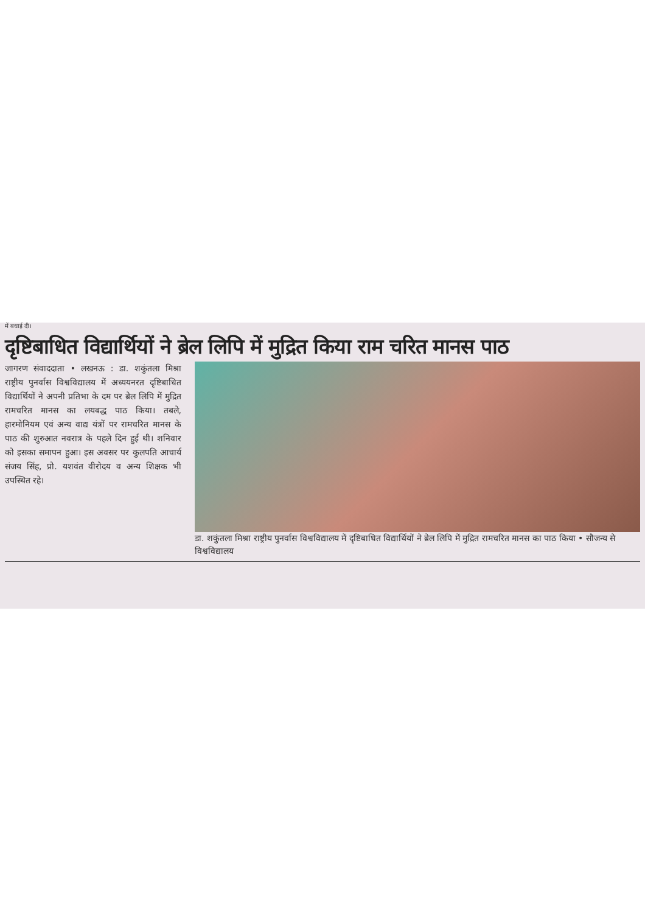में बधाई दी।
दृष्टिबाधित विद्यार्थियों ने ब्रेल लिपि में मुद्रित किया राम चरित मानस पाठ
जागरण संवाददाता • लखनऊ : डा. शकुंतला मिश्रा राष्ट्रीय पुनर्वास विश्वविद्यालय में अध्ययनरत दृष्टिबाधित विद्यार्थियों ने अपनी प्रतिभा के दम पर ब्रेल लिपि में मुद्रित रामचरित मानस का लयबद्ध पाठ किया। तबले, हारमोनियम एवं अन्य वाद्य यंत्रों पर रामचरित मानस के पाठ की शुरुआत नवरात्र के पहले दिन हुई थी। शनिवार को इसका समापन हुआ। इस अवसर पर कुलपति आचार्य संजय सिंह, प्रो. यशवंत वीरोदय व अन्य शिक्षक भी उपस्थित रहे।
डा. शकुंतला मिश्रा राष्ट्रीय पुनर्वास विश्वविद्यालय में दृष्टिबाधित विद्यार्थियों ने ब्रेल लिपि में मुद्रित रामचरित मानस का पाठ किया • सौजन्य से विश्वविद्यालय